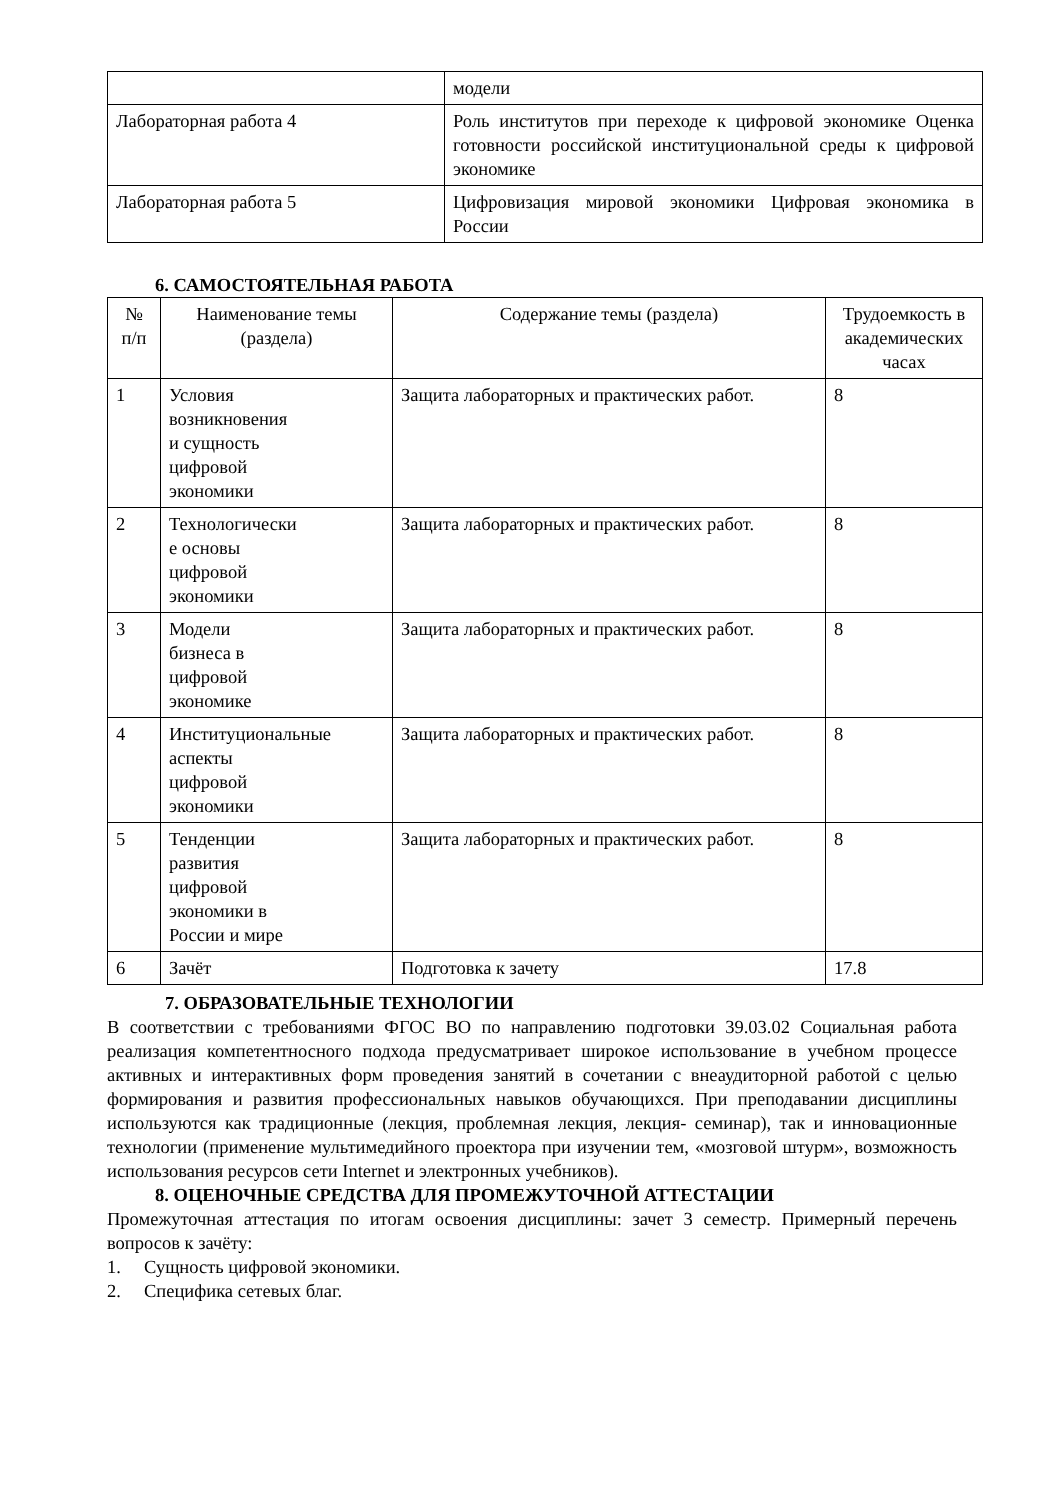| | модели |
| Лабораторная работа 4 | Роль институтов при переходе к цифровой экономике Оценка готовности российской институциональной среды к цифровой экономике |
| Лабораторная работа 5 | Цифровизация мировой экономики Цифровая экономика в России |
6. САМОСТОЯТЕЛЬНАЯ РАБОТА
| № п/п | Наименование темы (раздела) | Содержание темы (раздела) | Трудоемкость в академических часах |
| --- | --- | --- | --- |
| 1 | Условия возникновения и сущность цифровой экономики | Защита лабораторных и практических работ. | 8 |
| 2 | Технологически е основы цифровой экономики | Защита лабораторных и практических работ. | 8 |
| 3 | Модели бизнеса в цифровой экономике | Защита лабораторных и практических работ. | 8 |
| 4 | Институциональные аспекты цифровой экономики | Защита лабораторных и практических работ. | 8 |
| 5 | Тенденции развития цифровой экономики в России и мире | Защита лабораторных и практических работ. | 8 |
| 6 | Зачёт | Подготовка к зачету | 17.8 |
7. ОБРАЗОВАТЕЛЬНЫЕ ТЕХНОЛОГИИ
В соответствии с требованиями ФГОС ВО по направлению подготовки 39.03.02 Социальная работа реализация компетентносного подхода предусматривает широкое использование в учебном процессе активных и интерактивных форм проведения занятий в сочетании с внеаудиторной работой с целью формирования и развития профессиональных навыков обучающихся. При преподавании дисциплины используются как традиционные (лекция, проблемная лекция, лекция- семинар), так и инновационные технологии (применение мультимедийного проектора при изучении тем, «мозговой штурм», возможность использования ресурсов сети Internet и электронных учебников).
8. ОЦЕНОЧНЫЕ СРЕДСТВА ДЛЯ ПРОМЕЖУТОЧНОЙ АТТЕСТАЦИИ
Промежуточная аттестация по итогам освоения дисциплины: зачет 3 семестр. Примерный перечень вопросов к зачёту:
1. Сущность цифровой экономики.
2. Специфика сетевых благ.